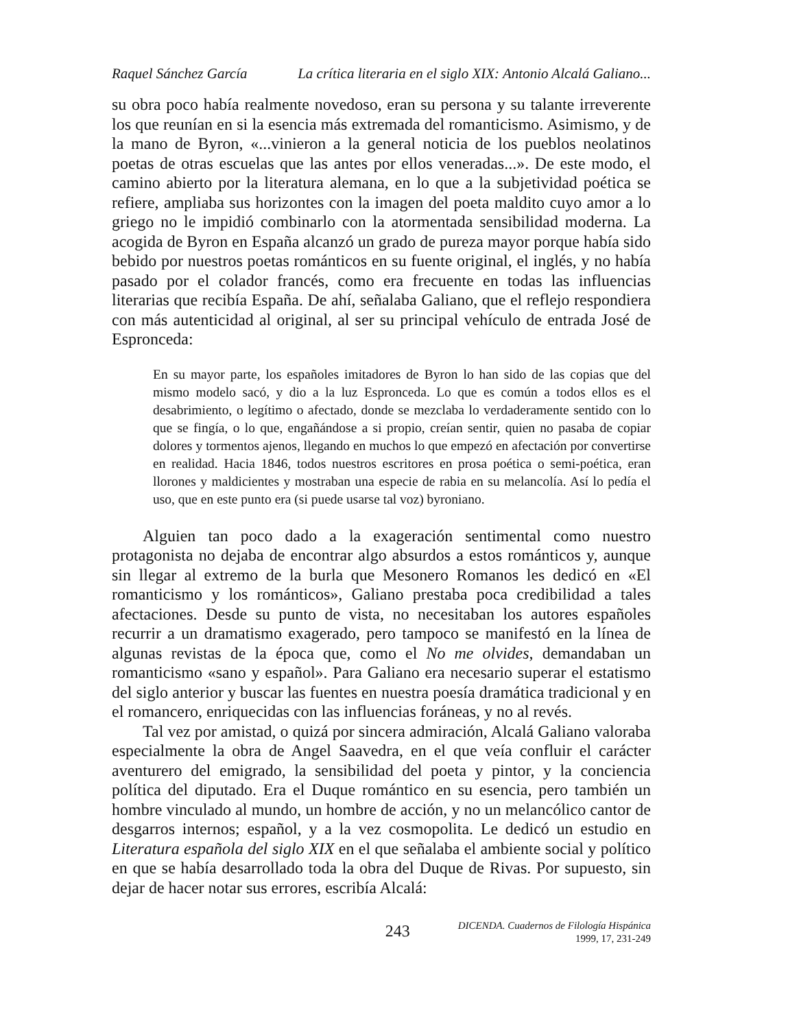Raquel Sánchez García La crítica literaria en el siglo XIX: Antonio Alcalá Galiano...
su obra poco había realmente novedoso, eran su persona y su talante irreverente los que reunían en si la esencia más extremada del romanticismo. Asimismo, y de la mano de Byron, «...vinieron a la general noticia de los pueblos neolatinos poetas de otras escuelas que las antes por ellos veneradas...». De este modo, el camino abierto por la literatura alemana, en lo que a la subjetividad poética se refiere, ampliaba sus horizontes con la imagen del poeta maldito cuyo amor a lo griego no le impidió combinarlo con la atormentada sensibilidad moderna. La acogida de Byron en España alcanzó un grado de pureza mayor porque había sido bebido por nuestros poetas románticos en su fuente original, el inglés, y no había pasado por el colador francés, como era frecuente en todas las influencias literarias que recibía España. De ahí, señalaba Galiano, que el reflejo respondiera con más autenticidad al original, al ser su principal vehículo de entrada José de Espronceda:
En su mayor parte, los españoles imitadores de Byron lo han sido de las copias que del mismo modelo sacó, y dio a la luz Espronceda. Lo que es común a todos ellos es el desabrimiento, o legítimo o afectado, donde se mezclaba lo verdaderamente sentido con lo que se fingía, o lo que, engañándose a si propio, creían sentir, quien no pasaba de copiar dolores y tormentos ajenos, llegando en muchos lo que empezó en afectación por convertirse en realidad. Hacia 1846, todos nuestros escritores en prosa poética o semi-poética, eran llorones y maldicientes y mostraban una especie de rabia en su melancolía. Así lo pedía el uso, que en este punto era (si puede usarse tal voz) byroniano.
Alguien tan poco dado a la exageración sentimental como nuestro protagonista no dejaba de encontrar algo absurdos a estos románticos y, aunque sin llegar al extremo de la burla que Mesonero Romanos les dedicó en «El romanticismo y los románticos», Galiano prestaba poca credibilidad a tales afectaciones. Desde su punto de vista, no necesitaban los autores españoles recurrir a un dramatismo exagerado, pero tampoco se manifestó en la línea de algunas revistas de la época que, como el No me olvides, demandaban un romanticismo «sano y español». Para Galiano era necesario superar el estatismo del siglo anterior y buscar las fuentes en nuestra poesía dramática tradicional y en el romancero, enriquecidas con las influencias foráneas, y no al revés.
Tal vez por amistad, o quizá por sincera admiración, Alcalá Galiano valoraba especialmente la obra de Angel Saavedra, en el que veía confluir el carácter aventurero del emigrado, la sensibilidad del poeta y pintor, y la conciencia política del diputado. Era el Duque romántico en su esencia, pero también un hombre vinculado al mundo, un hombre de acción, y no un melancólico cantor de desgarros internos; español, y a la vez cosmopolita. Le dedicó un estudio en Literatura española del siglo XIX en el que señalaba el ambiente social y político en que se había desarrollado toda la obra del Duque de Rivas. Por supuesto, sin dejar de hacer notar sus errores, escribía Alcalá:
243
DICENDA. Cuadernos de Filología Hispánica
1999, 17, 231-249